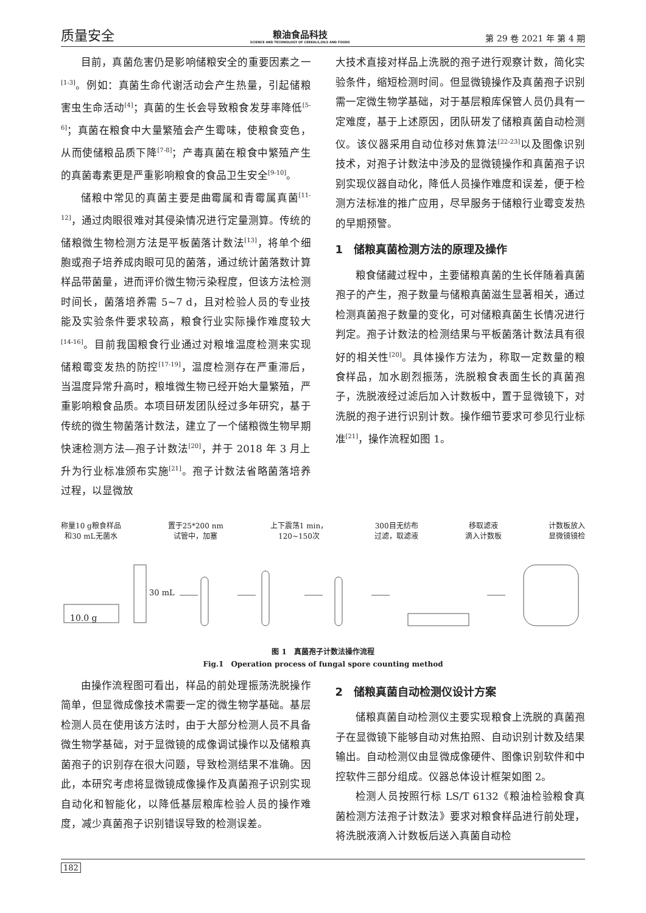质量安全
粮油食品科技
SCIENCE AND TECHNOLOGY OF CEREALS,OILS AND FOODS
第 29 卷 2021 年 第 4 期
目前，真菌危害仍是影响储粮安全的重要因素之一<sup>[1-3]</sup>。例如：真菌生命代谢活动会产生热量，引起储粮害虫生命活动<sup>[4]</sup>；真菌的生长会导致粮食发芽率降低<sup>[5-6]</sup>；真菌在粮食中大量繁殖会产生霉味，使粮食变色，从而使储粮品质下降<sup>[7-8]</sup>；产毒真菌在粮食中繁殖产生的真菌毒素更是严重影响粮食的食品卫生安全<sup>[9-10]</sup>。
储粮中常见的真菌主要是曲霉属和青霉属真菌<sup>[11-12]</sup>，通过肉眼很难对其侵染情况进行定量测算。传统的储粮微生物检测方法是平板菌落计数法<sup>[13]</sup>，将单个细胞或孢子培养成肉眼可见的菌落，通过统计菌落数计算样品带菌量，进而评价微生物污染程度，但该方法检测时间长，菌落培养需 5~7 d，且对检验人员的专业技能及实验条件要求较高，粮食行业实际操作难度较大<sup>[14-16]</sup>。目前我国粮食行业通过对粮堆温度检测来实现储粮霉变发热的防控<sup>[17-19]</sup>，温度检测存在严重滞后，当温度异常升高时，粮堆微生物已经开始大量繁殖，严重影响粮食品质。本项目研发团队经过多年研究，基于传统的微生物菌落计数法，建立了一个储粮微生物早期快速检测方法—孢子计数法<sup>[20]</sup>，并于 2018 年 3 月上升为行业标准颁布实施<sup>[21]</sup>。孢子计数法省略菌落培养过程，以显微放
大技术直接对样品上洗脱的孢子进行观察计数，简化实验条件，缩短检测时间。但显微镜操作及真菌孢子识别需一定微生物学基础，对于基层粮库保管人员仍具有一定难度，基于上述原因，团队研发了储粮真菌自动检测仪。该仪器采用自动位移对焦算法<sup>[22-23]</sup>以及图像识别技术，对孢子计数法中涉及的显微镜操作和真菌孢子识别实现仪器自动化，降低人员操作难度和误差，便于检测方法标准的推广应用，尽早服务于储粮行业霉变发热的早期预警。
1　储粮真菌检测方法的原理及操作
粮食储藏过程中，主要储粮真菌的生长伴随着真菌孢子的产生，孢子数量与储粮真菌滋生显著相关，通过检测真菌孢子数量的变化，可对储粮真菌生长情况进行判定。孢子计数法的检测结果与平板菌落计数法具有很好的相关性<sup>[20]</sup>。具体操作方法为，称取一定数量的粮食样品，加水剧烈振荡，洗脱粮食表面生长的真菌孢子，洗脱液经过滤后加入计数板中，置于显微镜下，对洗脱的孢子进行识别计数。操作细节要求可参见行业标准<sup>[21]</sup>，操作流程如图 1。
称量10 g粮食样品
和30 mL无菌水
置于25*200 nm
试管中，加塞
上下震荡1 min，
120~150次
300目无纺布
过滤，取滤液
移取滤液
滴入计数板
计数板放入
显微镜镜检
10.0 g
30 mL
图 1　真菌孢子计数法操作流程
Fig.1　Operation process of fungal spore counting method
由操作流程图可看出，样品的前处理振荡洗脱操作简单，但显微成像技术需要一定的微生物学基础。基层检测人员在使用该方法时，由于大部分检测人员不具备微生物学基础，对于显微镜的成像调试操作以及储粮真菌孢子的识别存在很大问题，导致检测结果不准确。因此，本研究考虑将显微镜成像操作及真菌孢子识别实现自动化和智能化，以降低基层粮库检验人员的操作难度，减少真菌孢子识别错误导致的检测误差。
2　储粮真菌自动检测仪设计方案
储粮真菌自动检测仪主要实现粮食上洗脱的真菌孢子在显微镜下能够自动对焦拍照、自动识别计数及结果输出。自动检测仪由显微成像硬件、图像识别软件和中控软件三部分组成。仪器总体设计框架如图 2。
检测人员按照行标 LS/T 6132《粮油检验粮食真菌检测方法孢子计数法》要求对粮食样品进行前处理，将洗脱液滴入计数板后送入真菌自动检
182